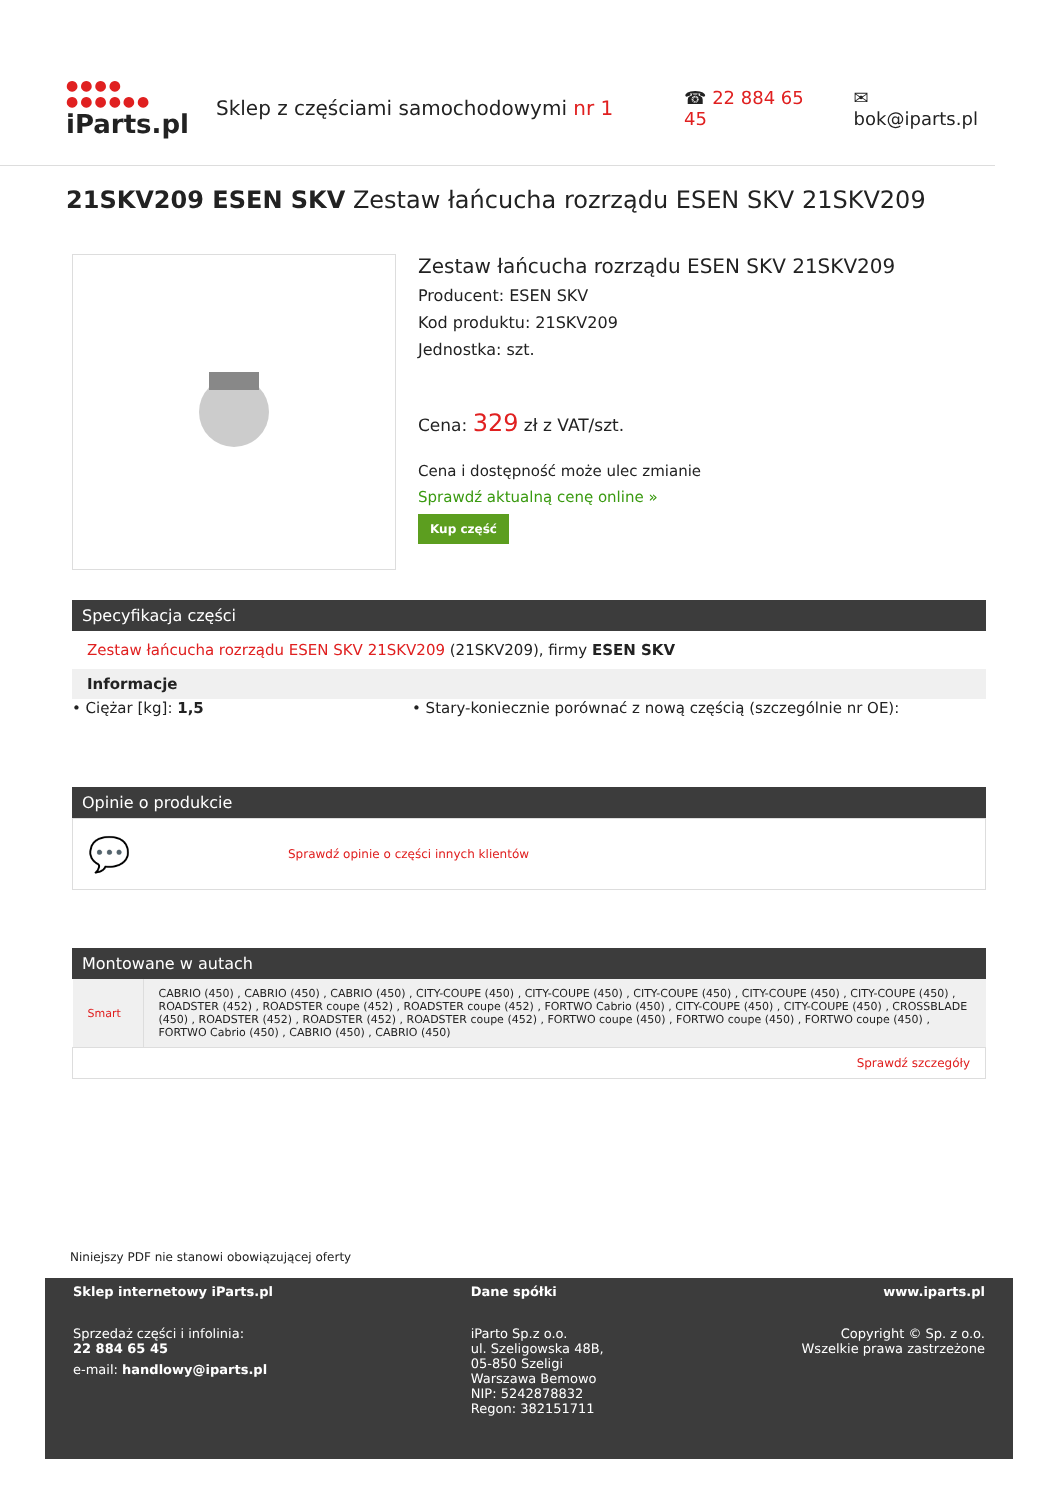●●●● ●●●●●●
iParts.pl
Sklep z częściami samochodowymi nr 1 ☎ 22 884 65 45 ✉ bok@iparts.pl
21SKV209 ESEN SKV Zestaw łańcucha rozrządu ESEN SKV 21SKV209
Zestaw łańcucha rozrządu ESEN SKV 21SKV209
Producent: ESEN SKV
Kod produktu: 21SKV209
Jednostka: szt.
Cena: 329 zł z VAT/szt.
Cena i dostępność może ulec zmianie
Sprawdź aktualną cenę online »
Kup część
Specyfikacja części
Zestaw łańcucha rozrządu ESEN SKV 21SKV209 (21SKV209), firmy ESEN SKV
Informacje
• Ciężar [kg]: 1,5 • Stary-koniecznie porównać z nową częścią (szczególnie nr OE):
Opinie o produkcie
💬 Sprawdź opinie o części innych klientów
Montowane w autach
| Smart | CABRIO (450) , CABRIO (450) , CABRIO (450) , CITY-COUPE (450) , CITY-COUPE (450) , CITY-COUPE (450) , CITY-COUPE (450) , CITY-COUPE (450) , ROADSTER (452) , ROADSTER coupe (452) , ROADSTER coupe (452) , FORTWO Cabrio (450) , CITY-COUPE (450) , CITY-COUPE (450) , CROSSBLADE (450) , ROADSTER (452) , ROADSTER (452) , ROADSTER coupe (452) , FORTWO coupe (450) , FORTWO coupe (450) , FORTWO coupe (450) , FORTWO Cabrio (450) , CABRIO (450) , CABRIO (450) |
| Sprawdź szczegóły | |
Niniejszy PDF nie stanowi obowiązującej oferty
Sklep internetowy iParts.pl
Sprzedaż części i infolinia:
22 884 65 45
e-mail: handlowy@iparts.pl
Dane spółki
iParto Sp.z o.o.
ul. Szeligowska 48B,
05-850 Szeligi
Warszawa Bemowo
NIP: 5242878832
Regon: 382151711
www.iparts.pl
Copyright © Sp. z o.o.
Wszelkie prawa zastrzeżone